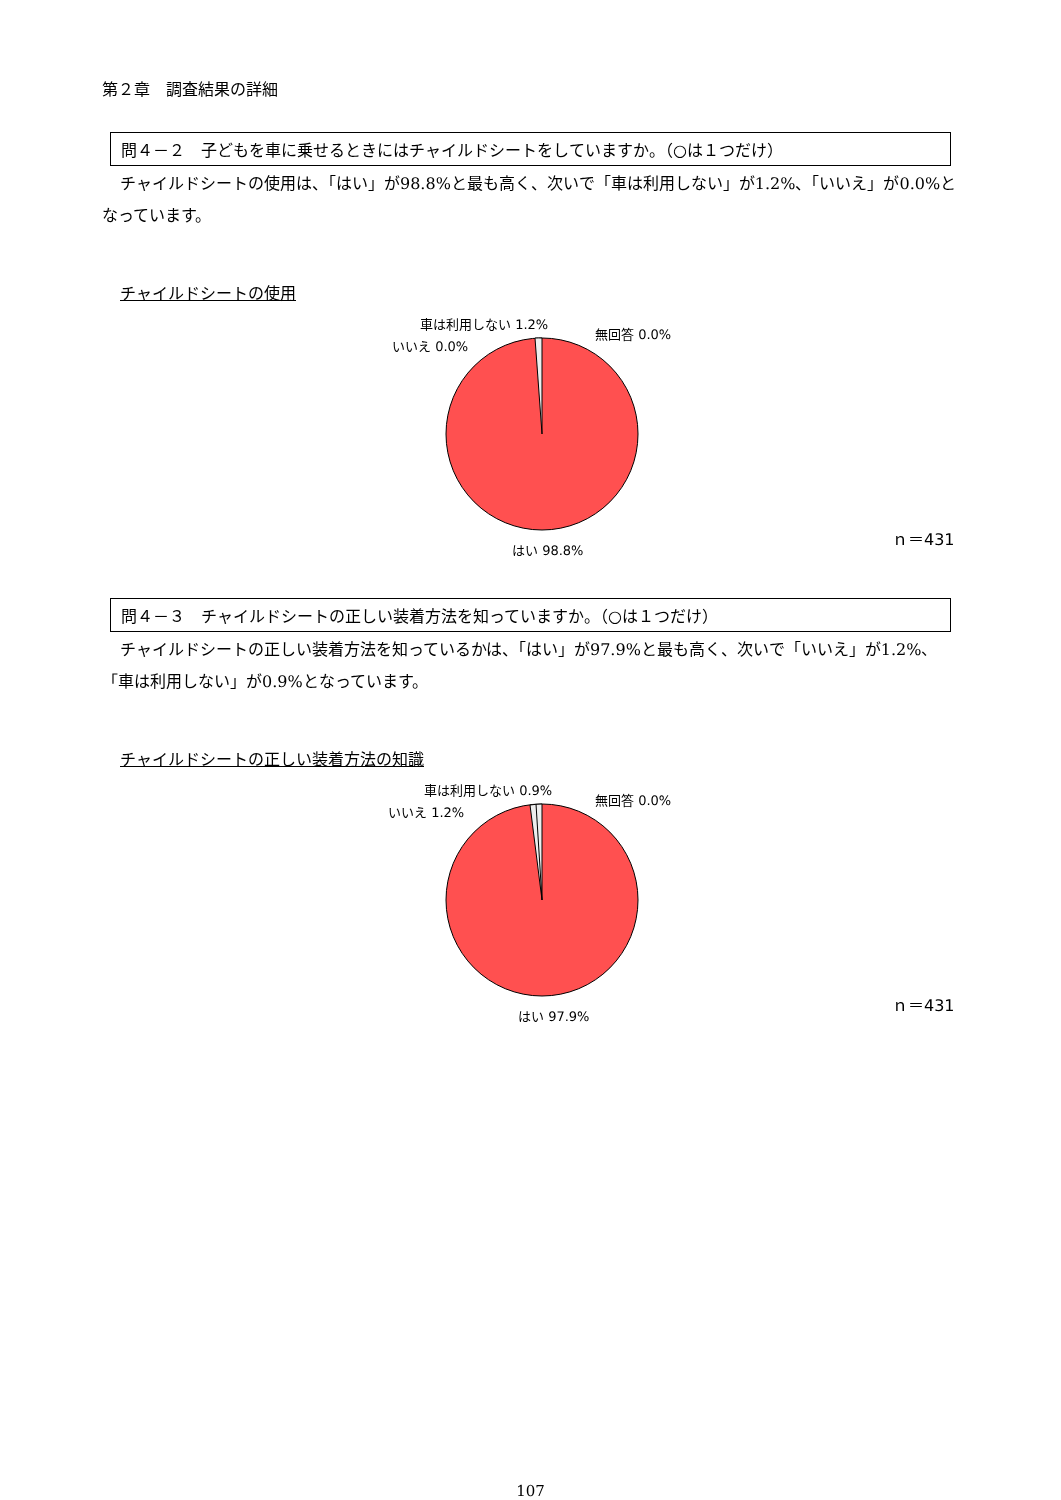第２章　調査結果の詳細
問４－２　子どもを車に乗せるときにはチャイルドシートをしていますか。（○は１つだけ）
チャイルドシートの使用は、「はい」が98.8%と最も高く、次いで「車は利用しない」が1.2%、「いいえ」が0.0%となっています。
チャイルドシートの使用
車は利用しない 1.2%
無回答 0.0%
いいえ 0.0%
はい 98.8%
ｎ＝431
問４－３　チャイルドシートの正しい装着方法を知っていますか。（○は１つだけ）
チャイルドシートの正しい装着方法を知っているかは、「はい」が97.9%と最も高く、次いで「いいえ」が1.2%、「車は利用しない」が0.9%となっています。
チャイルドシートの正しい装着方法の知識
車は利用しない 0.9%
無回答 0.0%
いいえ 1.2%
はい 97.9%
ｎ＝431
107